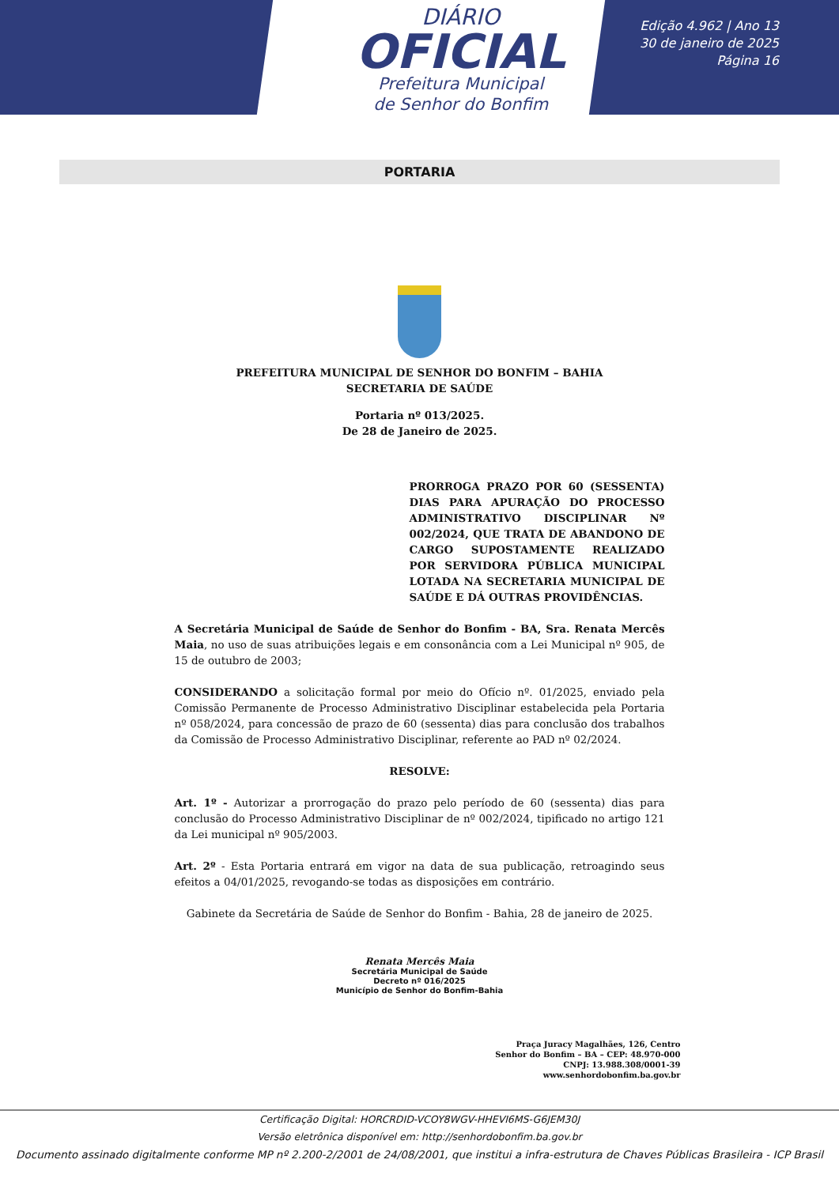DIÁRIO
OFICIAL
Prefeitura Municipal
de Senhor do Bonfim
Edição 4.962 | Ano 13
30 de janeiro de 2025
Página 16
PORTARIA
PREFEITURA MUNICIPAL DE SENHOR DO BONFIM – BAHIA
SECRETARIA DE SAÚDE
Portaria nº 013/2025.
De 28 de Janeiro de 2025.
PRORROGA PRAZO POR 60 (SESSENTA) DIAS PARA APURAÇÃO DO PROCESSO ADMINISTRATIVO DISCIPLINAR Nº 002/2024, QUE TRATA DE ABANDONO DE CARGO SUPOSTAMENTE REALIZADO POR SERVIDORA PÚBLICA MUNICIPAL LOTADA NA SECRETARIA MUNICIPAL DE SAÚDE E DÁ OUTRAS PROVIDÊNCIAS.
A Secretária Municipal de Saúde de Senhor do Bonfim - BA, Sra. Renata Mercês Maia, no uso de suas atribuições legais e em consonância com a Lei Municipal nº 905, de 15 de outubro de 2003;
CONSIDERANDO a solicitação formal por meio do Ofício nº. 01/2025, enviado pela Comissão Permanente de Processo Administrativo Disciplinar estabelecida pela Portaria nº 058/2024, para concessão de prazo de 60 (sessenta) dias para conclusão dos trabalhos da Comissão de Processo Administrativo Disciplinar, referente ao PAD nº 02/2024.
RESOLVE:
Art. 1º - Autorizar a prorrogação do prazo pelo período de 60 (sessenta) dias para conclusão do Processo Administrativo Disciplinar de nº 002/2024, tipificado no artigo 121 da Lei municipal nº 905/2003.
Art. 2º - Esta Portaria entrará em vigor na data de sua publicação, retroagindo seus efeitos a 04/01/2025, revogando-se todas as disposições em contrário.
Gabinete da Secretária de Saúde de Senhor do Bonfim - Bahia, 28 de janeiro de 2025.
Renata Mercês Maia
Secretária Municipal de Saúde
Decreto nº 016/2025
Município de Senhor do Bonfim-Bahia
Praça Juracy Magalhães, 126, Centro
Senhor do Bonfim – BA – CEP: 48.970-000
CNPJ: 13.988.308/0001-39
www.senhordobonfim.ba.gov.br
Certificação Digital: HORCRDID-VCOY8WGV-HHEVI6MS-G6JEM30J
Versão eletrônica disponível em: http://senhordobonfim.ba.gov.br
Documento assinado digitalmente conforme MP nº 2.200-2/2001 de 24/08/2001, que institui a infra-estrutura de Chaves Públicas Brasileira - ICP Brasil